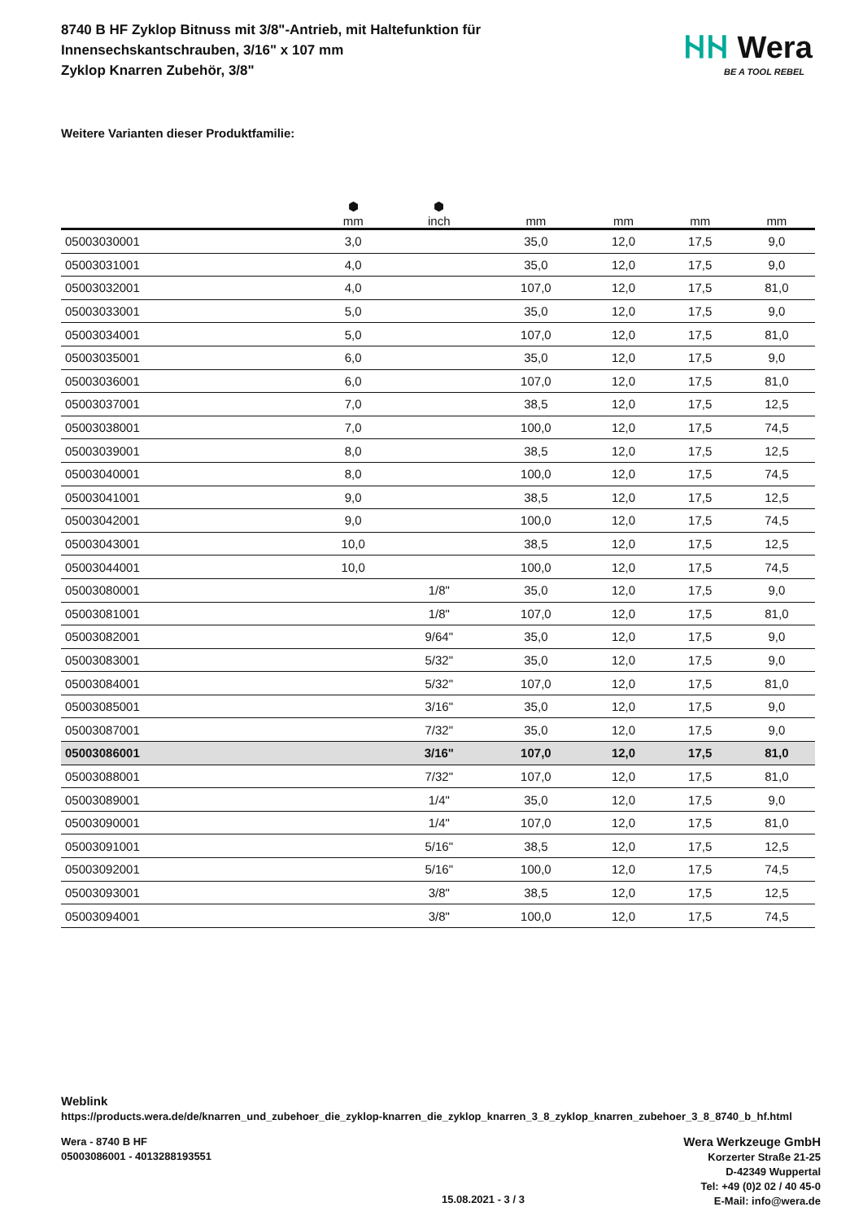8740 B HF Zyklop Bitnuss mit 3/8"-Antrieb, mit Haltefunktion für
Innensechskantschrauben, 3/16" x 107 mm
Zyklop Knarren Zubehör, 3/8"
ᚺᚺ Wera
BE A TOOL REBEL
Weitere Varianten dieser Produktfamilie:
| | ⬢ mm | ⬢ inch | mm | mm | mm | mm |
| --- | --- | --- | --- | --- | --- | --- |
| 05003030001 | 3,0 | | 35,0 | 12,0 | 17,5 | 9,0 |
| 05003031001 | 4,0 | | 35,0 | 12,0 | 17,5 | 9,0 |
| 05003032001 | 4,0 | | 107,0 | 12,0 | 17,5 | 81,0 |
| 05003033001 | 5,0 | | 35,0 | 12,0 | 17,5 | 9,0 |
| 05003034001 | 5,0 | | 107,0 | 12,0 | 17,5 | 81,0 |
| 05003035001 | 6,0 | | 35,0 | 12,0 | 17,5 | 9,0 |
| 05003036001 | 6,0 | | 107,0 | 12,0 | 17,5 | 81,0 |
| 05003037001 | 7,0 | | 38,5 | 12,0 | 17,5 | 12,5 |
| 05003038001 | 7,0 | | 100,0 | 12,0 | 17,5 | 74,5 |
| 05003039001 | 8,0 | | 38,5 | 12,0 | 17,5 | 12,5 |
| 05003040001 | 8,0 | | 100,0 | 12,0 | 17,5 | 74,5 |
| 05003041001 | 9,0 | | 38,5 | 12,0 | 17,5 | 12,5 |
| 05003042001 | 9,0 | | 100,0 | 12,0 | 17,5 | 74,5 |
| 05003043001 | 10,0 | | 38,5 | 12,0 | 17,5 | 12,5 |
| 05003044001 | 10,0 | | 100,0 | 12,0 | 17,5 | 74,5 |
| 05003080001 | | 1/8" | 35,0 | 12,0 | 17,5 | 9,0 |
| 05003081001 | | 1/8" | 107,0 | 12,0 | 17,5 | 81,0 |
| 05003082001 | | 9/64" | 35,0 | 12,0 | 17,5 | 9,0 |
| 05003083001 | | 5/32" | 35,0 | 12,0 | 17,5 | 9,0 |
| 05003084001 | | 5/32" | 107,0 | 12,0 | 17,5 | 81,0 |
| 05003085001 | | 3/16" | 35,0 | 12,0 | 17,5 | 9,0 |
| 05003087001 | | 7/32" | 35,0 | 12,0 | 17,5 | 9,0 |
| 05003086001 | | 3/16" | 107,0 | 12,0 | 17,5 | 81,0 |
| 05003088001 | | 7/32" | 107,0 | 12,0 | 17,5 | 81,0 |
| 05003089001 | | 1/4" | 35,0 | 12,0 | 17,5 | 9,0 |
| 05003090001 | | 1/4" | 107,0 | 12,0 | 17,5 | 81,0 |
| 05003091001 | | 5/16" | 38,5 | 12,0 | 17,5 | 12,5 |
| 05003092001 | | 5/16" | 100,0 | 12,0 | 17,5 | 74,5 |
| 05003093001 | | 3/8" | 38,5 | 12,0 | 17,5 | 12,5 |
| 05003094001 | | 3/8" | 100,0 | 12,0 | 17,5 | 74,5 |
Weblink
https://products.wera.de/de/knarren_und_zubehoer_die_zyklop-knarren_die_zyklop_knarren_3_8_zyklop_knarren_zubehoer_3_8_8740_b_hf.html
Wera - 8740 B HF
05003086001 - 4013288193551
15.08.2021 - 3 / 3
Wera Werkzeuge GmbH
Korzerter Straße 21-25
D-42349 Wuppertal
Tel: +49 (0)2 02 / 40 45-0
E-Mail: info@wera.de